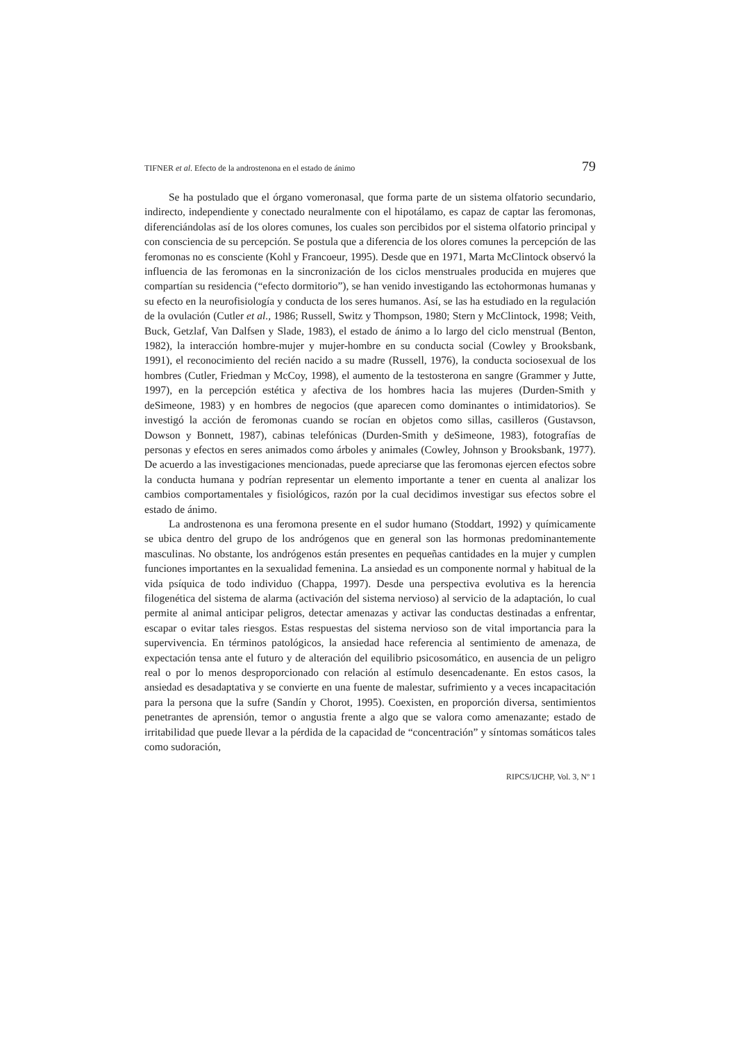TIFNER et al. Efecto de la androstenona en el estado de ánimo 79
Se ha postulado que el órgano vomeronasal, que forma parte de un sistema olfatorio secundario, indirecto, independiente y conectado neuralmente con el hipotálamo, es capaz de captar las feromonas, diferenciándolas así de los olores comunes, los cuales son percibidos por el sistema olfatorio principal y con consciencia de su percepción. Se postula que a diferencia de los olores comunes la percepción de las feromonas no es consciente (Kohl y Francoeur, 1995). Desde que en 1971, Marta McClintock observó la influencia de las feromonas en la sincronización de los ciclos menstruales producida en mujeres que compartían su residencia (“efecto dormitorio”), se han venido investigando las ectohormonas humanas y su efecto en la neurofisiología y conducta de los seres humanos. Así, se las ha estudiado en la regulación de la ovulación (Cutler et al., 1986; Russell, Switz y Thompson, 1980; Stern y McClintock, 1998; Veith, Buck, Getzlaf, Van Dalfsen y Slade, 1983), el estado de ánimo a lo largo del ciclo menstrual (Benton, 1982), la interacción hombre-mujer y mujer-hombre en su conducta social (Cowley y Brooksbank, 1991), el reconocimiento del recién nacido a su madre (Russell, 1976), la conducta sociosexual de los hombres (Cutler, Friedman y McCoy, 1998), el aumento de la testosterona en sangre (Grammer y Jutte, 1997), en la percepción estética y afectiva de los hombres hacia las mujeres (Durden-Smith y deSimeone, 1983) y en hombres de negocios (que aparecen como dominantes o intimidatorios). Se investigó la acción de feromonas cuando se rocían en objetos como sillas, casilleros (Gustavson, Dowson y Bonnett, 1987), cabinas telefónicas (Durden-Smith y deSimeone, 1983), fotografías de personas y efectos en seres animados como árboles y animales (Cowley, Johnson y Brooksbank, 1977). De acuerdo a las investigaciones mencionadas, puede apreciarse que las feromonas ejercen efectos sobre la conducta humana y podrían representar un elemento importante a tener en cuenta al analizar los cambios comportamentales y fisiológicos, razón por la cual decidimos investigar sus efectos sobre el estado de ánimo.
La androstenona es una feromona presente en el sudor humano (Stoddart, 1992) y químicamente se ubica dentro del grupo de los andrógenos que en general son las hormonas predominantemente masculinas. No obstante, los andrógenos están presentes en pequeñas cantidades en la mujer y cumplen funciones importantes en la sexualidad femenina. La ansiedad es un componente normal y habitual de la vida psíquica de todo individuo (Chappa, 1997). Desde una perspectiva evolutiva es la herencia filogenética del sistema de alarma (activación del sistema nervioso) al servicio de la adaptación, lo cual permite al animal anticipar peligros, detectar amenazas y activar las conductas destinadas a enfrentar, escapar o evitar tales riesgos. Estas respuestas del sistema nervioso son de vital importancia para la supervivencia. En términos patológicos, la ansiedad hace referencia al sentimiento de amenaza, de expectación tensa ante el futuro y de alteración del equilibrio psicosomático, en ausencia de un peligro real o por lo menos desproporcionado con relación al estímulo desencadenante. En estos casos, la ansiedad es desadaptativa y se convierte en una fuente de malestar, sufrimiento y a veces incapacitación para la persona que la sufre (Sandín y Chorot, 1995). Coexisten, en proporción diversa, sentimientos penetrantes de aprensión, temor o angustia frente a algo que se valora como amenazante; estado de irritabilidad que puede llevar a la pérdida de la capacidad de “concentración” y síntomas somáticos tales como sudoración,
RIPCS/IJCHP, Vol. 3, Nº 1